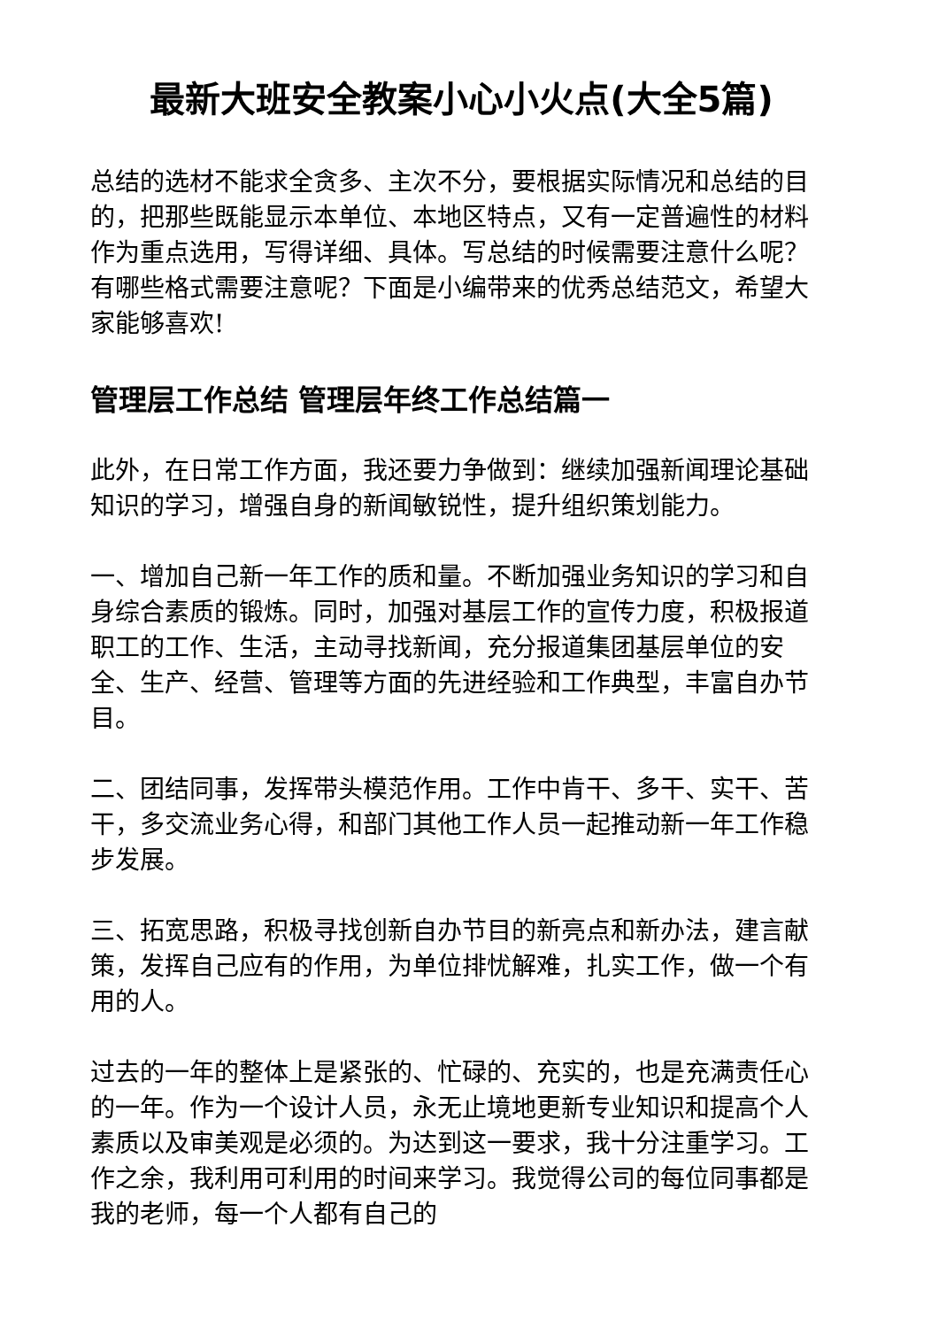最新大班安全教案小心小火点(大全5篇)
总结的选材不能求全贪多、主次不分，要根据实际情况和总结的目的，把那些既能显示本单位、本地区特点，又有一定普遍性的材料作为重点选用，写得详细、具体。写总结的时候需要注意什么呢？有哪些格式需要注意呢？下面是小编带来的优秀总结范文，希望大家能够喜欢!
管理层工作总结 管理层年终工作总结篇一
此外，在日常工作方面，我还要力争做到：继续加强新闻理论基础知识的学习，增强自身的新闻敏锐性，提升组织策划能力。
一、增加自己新一年工作的质和量。不断加强业务知识的学习和自身综合素质的锻炼。同时，加强对基层工作的宣传力度，积极报道职工的工作、生活，主动寻找新闻，充分报道集团基层单位的安全、生产、经营、管理等方面的先进经验和工作典型，丰富自办节目。
二、团结同事，发挥带头模范作用。工作中肯干、多干、实干、苦干，多交流业务心得，和部门其他工作人员一起推动新一年工作稳步发展。
三、拓宽思路，积极寻找创新自办节目的新亮点和新办法，建言献策，发挥自己应有的作用，为单位排忧解难，扎实工作，做一个有用的人。
过去的一年的整体上是紧张的、忙碌的、充实的，也是充满责任心的一年。作为一个设计人员，永无止境地更新专业知识和提高个人素质以及审美观是必须的。为达到这一要求，我十分注重学习。工作之余，我利用可利用的时间来学习。我觉得公司的每位同事都是我的老师，每一个人都有自己的